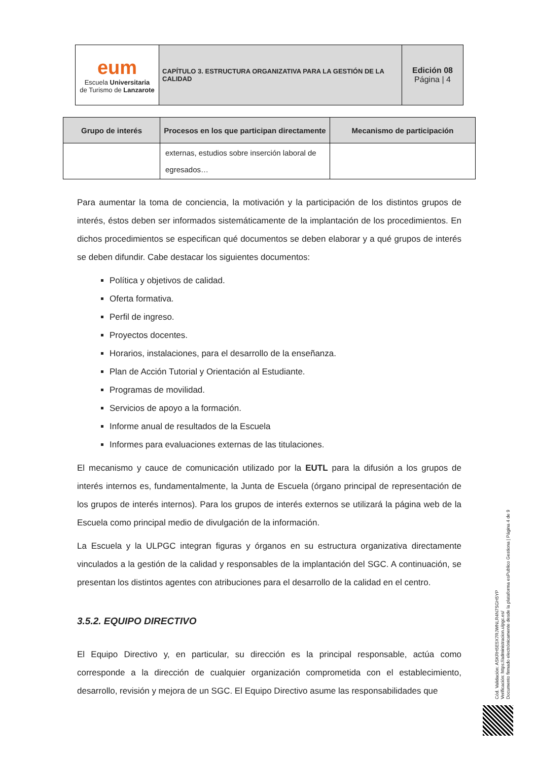| eum Escuela Universitaria de Turismo de Lanzarote | CAPÍTULO 3. ESTRUCTURA ORGANIZATIVA PARA LA GESTIÓN DE LA CALIDAD | Edición 08 Página / 4 |
| Grupo de interés | Procesos en los que participan directamente | Mecanismo de participación |
| --- | --- | --- |
| | externas, estudios sobre inserción laboral de egresados… | |
Para aumentar la toma de conciencia, la motivación y la participación de los distintos grupos de interés, éstos deben ser informados sistemáticamente de la implantación de los procedimientos. En dichos procedimientos se especifican qué documentos se deben elaborar y a qué grupos de interés se deben difundir. Cabe destacar los siguientes documentos:
Política y objetivos de calidad.
Oferta formativa.
Perfil de ingreso.
Proyectos docentes.
Horarios, instalaciones, para el desarrollo de la enseñanza.
Plan de Acción Tutorial y Orientación al Estudiante.
Programas de movilidad.
Servicios de apoyo a la formación.
Informe anual de resultados de la Escuela
Informes para evaluaciones externas de las titulaciones.
El mecanismo y cauce de comunicación utilizado por la EUTL para la difusión a los grupos de interés internos es, fundamentalmente, la Junta de Escuela (órgano principal de representación de los grupos de interés internos). Para los grupos de interés externos se utilizará la página web de la Escuela como principal medio de divulgación de la información.
La Escuela y la ULPGC integran figuras y órganos en su estructura organizativa directamente vinculados a la gestión de la calidad y responsables de la implantación del SGC. A continuación, se presentan los distintos agentes con atribuciones para el desarrollo de la calidad en el centro.
3.5.2. EQUIPO DIRECTIVO
El Equipo Directivo y, en particular, su dirección es la principal responsable, actúa como corresponde a la dirección de cualquier organización comprometida con el establecimiento, desarrollo, revisión y mejora de un SGC. El Equipo Directivo asume las responsabilidades que
Cód. Validación: ASKRH5E5X7RJWNLR4N7SGH5YP
Verificación: https://administracion.ulpgc.es/
Documento firmado electrónicamente desde la plataforma esPublico Gestiona | Página 4 de 9